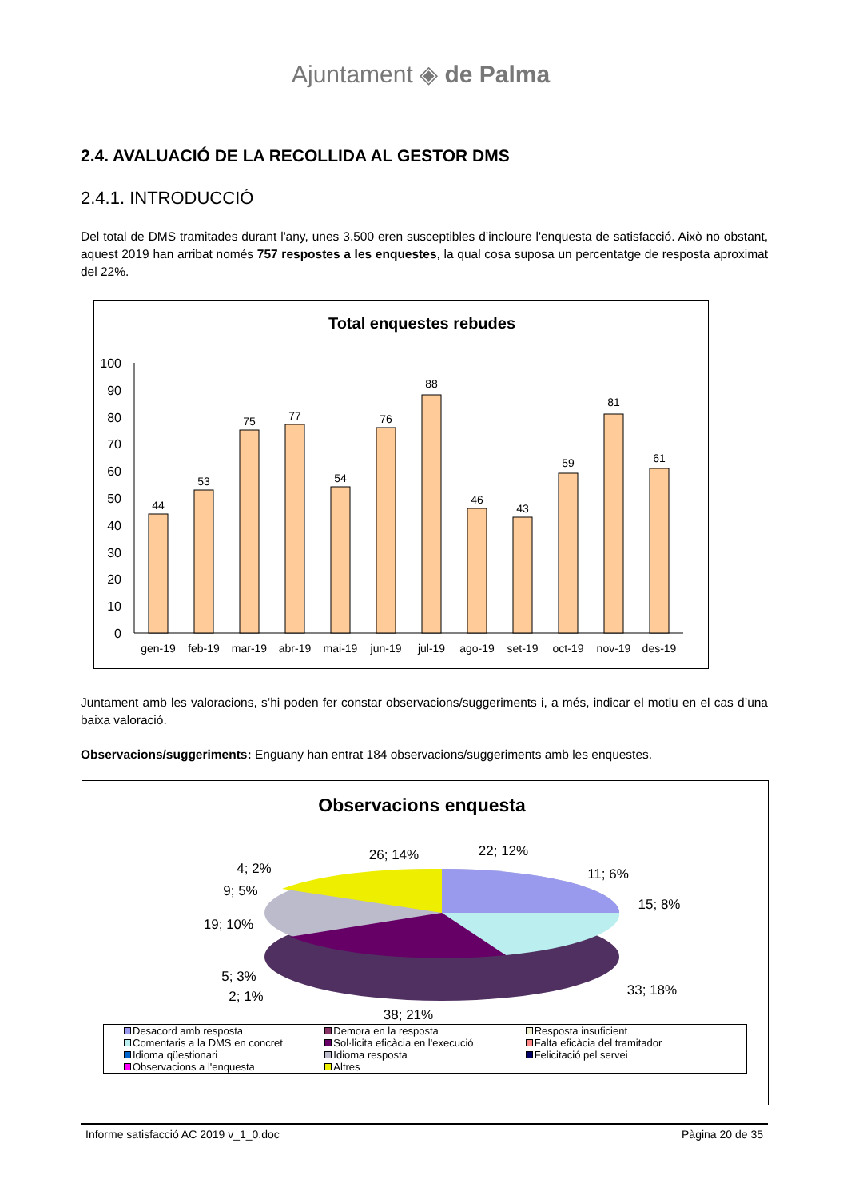Ajuntament ◈ de Palma
2.4. AVALUACIÓ DE LA RECOLLIDA AL GESTOR DMS
2.4.1. INTRODUCCIÓ
Del total de DMS tramitades durant l'any, unes 3.500 eren susceptibles d’incloure l'enquesta de satisfacció. Això no obstant, aquest 2019 han arribat només 757 respostes a les enquestes, la qual cosa suposa un percentatge de resposta aproximat del 22%.
Total enquestes rebudes
100
90
80
70
60
50
40
30
20
10
0
44
53
75
77
54
76
88
46
43
59
81
61
gen-19
feb-19
mar-19
abr-19
mai-19
jun-19
jul-19
ago-19
set-19
oct-19
nov-19
des-19
Juntament amb les valoracions, s’hi poden fer constar observacions/suggeriments i, a més, indicar el motiu en el cas d’una baixa valoració.
Observacions/suggeriments: Enguany han entrat 184 observacions/suggeriments amb les enquestes.
Observacions enquesta
26; 14%
22; 12%
11; 6%
15; 8%
33; 18%
38; 21%
4; 2%
9; 5%
19; 10%
5; 3%
2; 1%
Desacord amb resposta Demora en la resposta Resposta insuficient Comentaris a la DMS en concret Sol·licita eficàcia en l'execució Falta eficàcia del tramitador Idioma qüestionari Idioma resposta Felicitació pel servei Observacions a l'enquesta Altres
Informe satisfacció AC 2019 v_1_0.doc Pàgina 20 de 35